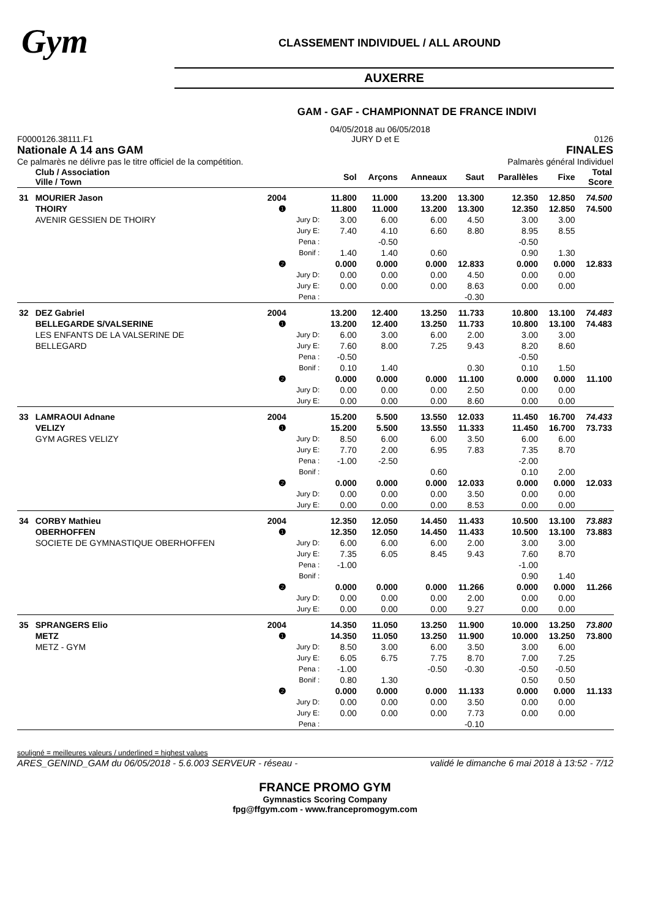Gym
CLASSEMENT INDIVIDUEL / ALL AROUND
AUXERRE
GAM - GAF - CHAMPIONNAT DE FRANCE INDIVI
04/05/2018 au 06/05/2018
F0000126.38111.F1
Nationale A 14 ans GAM
Ce palmarès ne délivre pas le titre officiel de la compétition.
JURY D et E 0126
FINALES
Palmarès général Individuel
| | Club / Association Ville / Town | | | Sol | Arçons | Anneaux | Saut | Parallèles | Fixe | Total Score |
| --- | --- | --- | --- | --- | --- | --- | --- | --- | --- | --- |
| 31 | MOURIER Jason | 2004 | | 11.800 | 11.000 | 13.200 | 13.300 | 12.350 | 12.850 | 74.500 |
| | THOIRY | ❶ | | 11.800 | 11.000 | 13.200 | 13.300 | 12.350 | 12.850 | 74.500 |
| | AVENIR GESSIEN DE THOIRY | | Jury D: | 3.00 | 6.00 | 6.00 | 4.50 | 3.00 | 3.00 | |
| | | | Jury E: | 7.40 | 4.10 | 6.60 | 8.80 | 8.95 | 8.55 | |
| | | | Pena : | | -0.50 | | | -0.50 | | |
| | | | Bonif : | 1.40 | 1.40 | 0.60 | | 0.90 | 1.30 | |
| | | ❷ | | 0.000 | 0.000 | 0.000 | 12.833 | 0.000 | 0.000 | 12.833 |
| | | | Jury D: | 0.00 | 0.00 | 0.00 | 4.50 | 0.00 | 0.00 | |
| | | | Jury E: | 0.00 | 0.00 | 0.00 | 8.63 | 0.00 | 0.00 | |
| | | | Pena : | | | | -0.30 | | | |
| 32 | DEZ Gabriel | 2004 | | 13.200 | 12.400 | 13.250 | 11.733 | 10.800 | 13.100 | 74.483 |
| | BELLEGARDE S/VALSERINE | ❶ | | 13.200 | 12.400 | 13.250 | 11.733 | 10.800 | 13.100 | 74.483 |
| | LES ENFANTS DE LA VALSERINE DE | | Jury D: | 6.00 | 3.00 | 6.00 | 2.00 | 3.00 | 3.00 | |
| | BELLEGARD | | Jury E: | 7.60 | 8.00 | 7.25 | 9.43 | 8.20 | 8.60 | |
| | | | Pena : | -0.50 | | | | -0.50 | | |
| | | | Bonif : | 0.10 | 1.40 | | 0.30 | 0.10 | 1.50 | |
| | | ❷ | | 0.000 | 0.000 | 0.000 | 11.100 | 0.000 | 0.000 | 11.100 |
| | | | Jury D: | 0.00 | 0.00 | 0.00 | 2.50 | 0.00 | 0.00 | |
| | | | Jury E: | 0.00 | 0.00 | 0.00 | 8.60 | 0.00 | 0.00 | |
| 33 | LAMRAOUI Adnane | 2004 | | 15.200 | 5.500 | 13.550 | 12.033 | 11.450 | 16.700 | 74.433 |
| | VELIZY | ❶ | | 15.200 | 5.500 | 13.550 | 11.333 | 11.450 | 16.700 | 73.733 |
| | GYM AGRES VELIZY | | Jury D: | 8.50 | 6.00 | 6.00 | 3.50 | 6.00 | 6.00 | |
| | | | Jury E: | 7.70 | 2.00 | 6.95 | 7.83 | 7.35 | 8.70 | |
| | | | Pena : | -1.00 | -2.50 | | | -2.00 | | |
| | | | Bonif : | | | 0.60 | | 0.10 | 2.00 | |
| | | ❷ | | 0.000 | 0.000 | 0.000 | 12.033 | 0.000 | 0.000 | 12.033 |
| | | | Jury D: | 0.00 | 0.00 | 0.00 | 3.50 | 0.00 | 0.00 | |
| | | | Jury E: | 0.00 | 0.00 | 0.00 | 8.53 | 0.00 | 0.00 | |
| 34 | CORBY Mathieu | 2004 | | 12.350 | 12.050 | 14.450 | 11.433 | 10.500 | 13.100 | 73.883 |
| | OBERHOFFEN | ❶ | | 12.350 | 12.050 | 14.450 | 11.433 | 10.500 | 13.100 | 73.883 |
| | SOCIETE DE GYMNASTIQUE OBERHOFFEN | | Jury D: | 6.00 | 6.00 | 6.00 | 2.00 | 3.00 | 3.00 | |
| | | | Jury E: | 7.35 | 6.05 | 8.45 | 9.43 | 7.60 | 8.70 | |
| | | | Pena : | -1.00 | | | | -1.00 | | |
| | | | Bonif : | | | | | 0.90 | 1.40 | |
| | | ❷ | | 0.000 | 0.000 | 0.000 | 11.266 | 0.000 | 0.000 | 11.266 |
| | | | Jury D: | 0.00 | 0.00 | 0.00 | 2.00 | 0.00 | 0.00 | |
| | | | Jury E: | 0.00 | 0.00 | 0.00 | 9.27 | 0.00 | 0.00 | |
| 35 | SPRANGERS Elio | 2004 | | 14.350 | 11.050 | 13.250 | 11.900 | 10.000 | 13.250 | 73.800 |
| | METZ | ❶ | | 14.350 | 11.050 | 13.250 | 11.900 | 10.000 | 13.250 | 73.800 |
| | METZ - GYM | | Jury D: | 8.50 | 3.00 | 6.00 | 3.50 | 3.00 | 6.00 | |
| | | | Jury E: | 6.05 | 6.75 | 7.75 | 8.70 | 7.00 | 7.25 | |
| | | | Pena : | -1.00 | | -0.50 | -0.30 | -0.50 | -0.50 | |
| | | | Bonif : | 0.80 | 1.30 | | | 0.50 | 0.50 | |
| | | ❷ | | 0.000 | 0.000 | 0.000 | 11.133 | 0.000 | 0.000 | 11.133 |
| | | | Jury D: | 0.00 | 0.00 | 0.00 | 3.50 | 0.00 | 0.00 | |
| | | | Jury E: | 0.00 | 0.00 | 0.00 | 7.73 | 0.00 | 0.00 | |
| | | | Pena : | | | | -0.10 | | | |
souligné = meilleures valeurs / underlined = highest values
ARES_GENIND_GAM du 06/05/2018 - 5.6.003 SERVEUR - réseau - validé le dimanche 6 mai 2018 à 13:52 - 7/12
FRANCE PROMO GYM
Gymnastics Scoring Company
fpg@ffgym.com - www.francepromogym.com